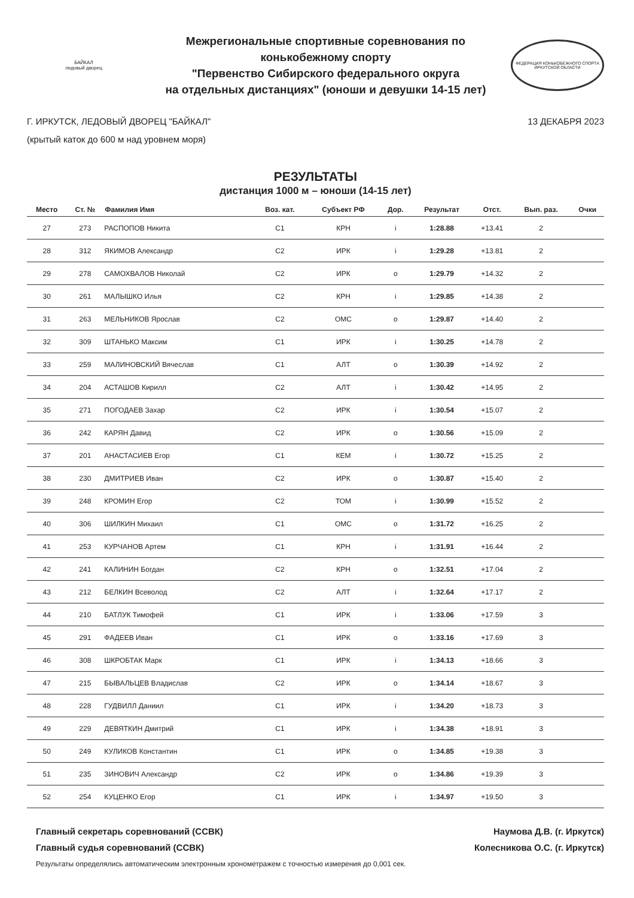БАЙКАЛ
ледовый дворец
Межрегиональные спортивные соревнования по
конькобежному спорту
"Первенство Сибирского федерального округа
на отдельных дистанциях" (юноши и девушки 14-15 лет)
ФЕДЕРАЦИЯ КОНЬКОБЕЖНОГО СПОРТА
ИРКУТСКОЙ ОБЛАСТИ
Г. ИРКУТСК, ЛЕДОВЫЙ ДВОРЕЦ "БАЙКАЛ"
(крытый каток до 600 м над уровнем моря)
13 ДЕКАБРЯ 2023
РЕЗУЛЬТАТЫ
дистанция 1000 м – юноши (14-15 лет)
| Место | Ст. № | Фамилия Имя | Воз. кат. | Субъект РФ | Дор. | Результат | Отст. | Вып. раз. | Очки |
| --- | --- | --- | --- | --- | --- | --- | --- | --- | --- |
| 27 | 273 | РАСПОПОВ Никита | C1 | КРН | i | 1:28.88 | +13.41 | 2 | |
| 28 | 312 | ЯКИМОВ Александр | C2 | ИРК | i | 1:29.28 | +13.81 | 2 | |
| 29 | 278 | САМОХВАЛОВ Николай | C2 | ИРК | o | 1:29.79 | +14.32 | 2 | |
| 30 | 261 | МАЛЫШКО Илья | C2 | КРН | i | 1:29.85 | +14.38 | 2 | |
| 31 | 263 | МЕЛЬНИКОВ Ярослав | C2 | ОМС | o | 1:29.87 | +14.40 | 2 | |
| 32 | 309 | ШТАНЬКО Максим | C1 | ИРК | i | 1:30.25 | +14.78 | 2 | |
| 33 | 259 | МАЛИНОВСКИЙ Вячеслав | C1 | АЛТ | o | 1:30.39 | +14.92 | 2 | |
| 34 | 204 | АСТАШОВ Кирилл | C2 | АЛТ | i | 1:30.42 | +14.95 | 2 | |
| 35 | 271 | ПОГОДАЕВ Захар | C2 | ИРК | i | 1:30.54 | +15.07 | 2 | |
| 36 | 242 | КАРЯН Давид | C2 | ИРК | o | 1:30.56 | +15.09 | 2 | |
| 37 | 201 | АНАСТАСИЕВ Егор | C1 | КЕМ | i | 1:30.72 | +15.25 | 2 | |
| 38 | 230 | ДМИТРИЕВ Иван | C2 | ИРК | o | 1:30.87 | +15.40 | 2 | |
| 39 | 248 | КРОМИН Егор | C2 | ТОМ | i | 1:30.99 | +15.52 | 2 | |
| 40 | 306 | ШИЛКИН Михаил | C1 | ОМС | o | 1:31.72 | +16.25 | 2 | |
| 41 | 253 | КУРЧАНОВ Артем | C1 | КРН | i | 1:31.91 | +16.44 | 2 | |
| 42 | 241 | КАЛИНИН Богдан | C2 | КРН | o | 1:32.51 | +17.04 | 2 | |
| 43 | 212 | БЕЛКИН Всеволод | C2 | АЛТ | i | 1:32.64 | +17.17 | 2 | |
| 44 | 210 | БАТЛУК Тимофей | C1 | ИРК | i | 1:33.06 | +17.59 | 3 | |
| 45 | 291 | ФАДЕЕВ Иван | C1 | ИРК | o | 1:33.16 | +17.69 | 3 | |
| 46 | 308 | ШКРОБТАК Марк | C1 | ИРК | i | 1:34.13 | +18.66 | 3 | |
| 47 | 215 | БЫВАЛЬЦЕВ Владислав | C2 | ИРК | o | 1:34.14 | +18.67 | 3 | |
| 48 | 228 | ГУДВИЛЛ Даниил | C1 | ИРК | i | 1:34.20 | +18.73 | 3 | |
| 49 | 229 | ДЕВЯТКИН Дмитрий | C1 | ИРК | i | 1:34.38 | +18.91 | 3 | |
| 50 | 249 | КУЛИКОВ Константин | C1 | ИРК | o | 1:34.85 | +19.38 | 3 | |
| 51 | 235 | ЗИНОВИЧ Александр | C2 | ИРК | o | 1:34.86 | +19.39 | 3 | |
| 52 | 254 | КУЦЕНКО Егор | C1 | ИРК | i | 1:34.97 | +19.50 | 3 | |
Главный секретарь соревнований (ССВК) Наумова Д.В. (г. Иркутск)
Главный судья соревнований (ССВК) Колесникова О.С. (г. Иркутск)
Результаты определялись автоматическим электронным хронометражем с точностью измерения до 0,001 сек.